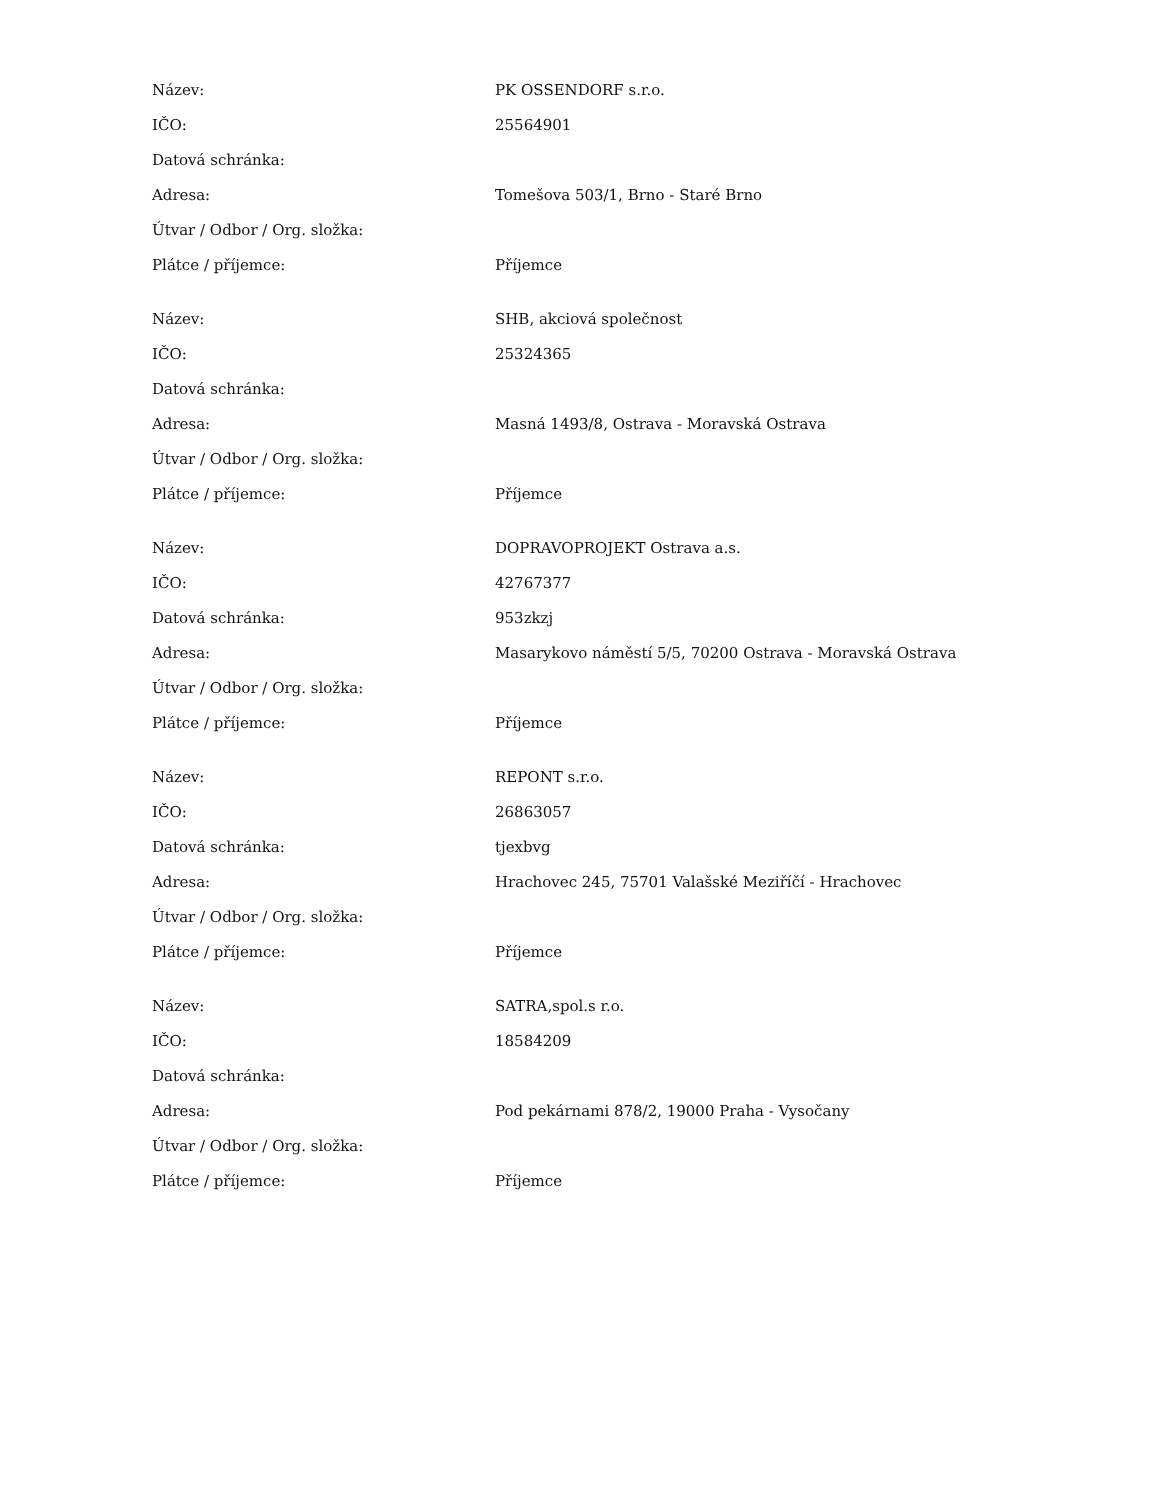| Název: | PK OSSENDORF s.r.o. |
| IČO: | 25564901 |
| Datová schránka: | |
| Adresa: | Tomešova 503/1, Brno - Staré Brno |
| Útvar / Odbor / Org. složka: | |
| Plátce / příjemce: | Příjemce |
| Název: | SHB, akciová společnost |
| IČO: | 25324365 |
| Datová schránka: | |
| Adresa: | Masná 1493/8, Ostrava - Moravská Ostrava |
| Útvar / Odbor / Org. složka: | |
| Plátce / příjemce: | Příjemce |
| Název: | DOPRAVOPROJEKT Ostrava a.s. |
| IČO: | 42767377 |
| Datová schránka: | 953zkzj |
| Adresa: | Masarykovo náměstí 5/5, 70200 Ostrava - Moravská Ostrava |
| Útvar / Odbor / Org. složka: | |
| Plátce / příjemce: | Příjemce |
| Název: | REPONT s.r.o. |
| IČO: | 26863057 |
| Datová schránka: | tjexbvg |
| Adresa: | Hrachovec 245, 75701 Valašské Meziříčí - Hrachovec |
| Útvar / Odbor / Org. složka: | |
| Plátce / příjemce: | Příjemce |
| Název: | SATRA,spol.s r.o. |
| IČO: | 18584209 |
| Datová schránka: | |
| Adresa: | Pod pekárnami 878/2, 19000 Praha - Vysočany |
| Útvar / Odbor / Org. složka: | |
| Plátce / příjemce: | Příjemce |